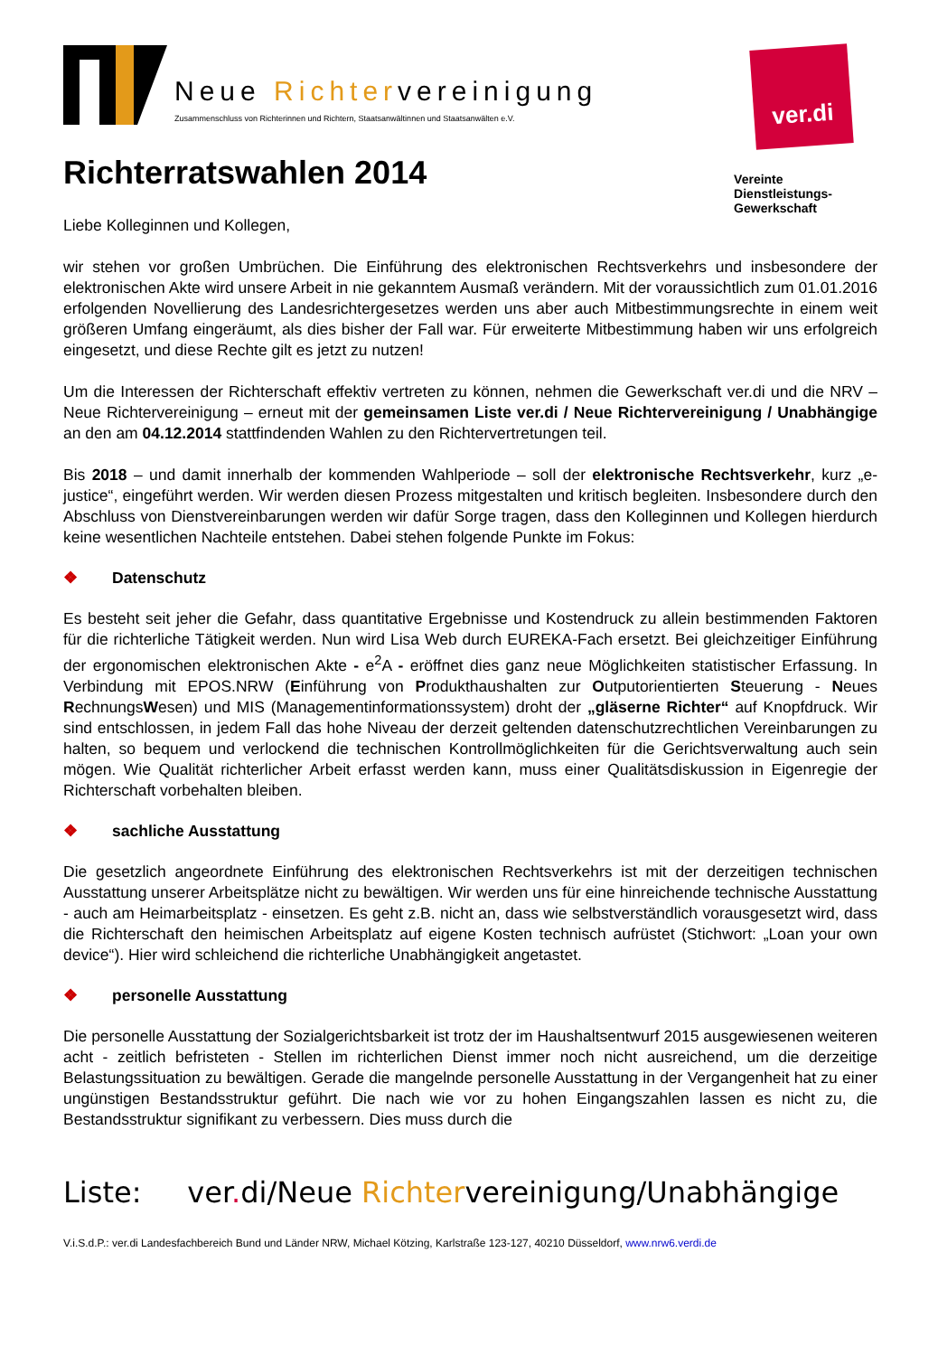Neue Richtervereinigung
Zusammenschluss von Richterinnen und Richtern, Staatsanwältinnen und Staatsanwälten e.V.
ver.di
Richterratswahlen 2014
Vereinte
Dienstleistungs-
Gewerkschaft
Liebe Kolleginnen und Kollegen,
wir stehen vor großen Umbrüchen. Die Einführung des elektronischen Rechtsverkehrs und insbesondere der elektronischen Akte wird unsere Arbeit in nie gekanntem Ausmaß verändern. Mit der voraussichtlich zum 01.01.2016 erfolgenden Novellierung des Landesrichtergesetzes werden uns aber auch Mitbestimmungsrechte in einem weit größeren Umfang eingeräumt, als dies bisher der Fall war. Für erweiterte Mitbestimmung haben wir uns erfolgreich eingesetzt, und diese Rechte gilt es jetzt zu nutzen!
Um die Interessen der Richterschaft effektiv vertreten zu können, nehmen die Gewerkschaft ver.di und die NRV – Neue Richtervereinigung – erneut mit der gemeinsamen Liste ver.di / Neue Richtervereinigung / Unabhängige an den am 04.12.2014 stattfindenden Wahlen zu den Richtervertretungen teil.
Bis 2018 – und damit innerhalb der kommenden Wahlperiode – soll der elektronische Rechtsverkehr, kurz „e-justice“, eingeführt werden. Wir werden diesen Prozess mitgestalten und kritisch begleiten. Insbesondere durch den Abschluss von Dienstvereinbarungen werden wir dafür Sorge tragen, dass den Kolleginnen und Kollegen hierdurch keine wesentlichen Nachteile entstehen. Dabei stehen folgende Punkte im Fokus:
❖ Datenschutz
Es besteht seit jeher die Gefahr, dass quantitative Ergebnisse und Kostendruck zu allein bestimmenden Faktoren für die richterliche Tätigkeit werden. Nun wird Lisa Web durch EUREKA-Fach ersetzt. Bei gleichzeitiger Einführung der ergonomischen elektronischen Akte - e<sup>2</sup>A - eröffnet dies ganz neue Möglichkeiten statistischer Erfassung. In Verbindung mit EPOS.NRW (Einführung von Produkthaushalten zur Outputorientierten Steuerung - Neues RechnungsWesen) und MIS (Managementinformationssystem) droht der „gläserne Richter“ auf Knopfdruck. Wir sind entschlossen, in jedem Fall das hohe Niveau der derzeit geltenden datenschutzrechtlichen Vereinbarungen zu halten, so bequem und verlockend die technischen Kontrollmöglichkeiten für die Gerichtsverwaltung auch sein mögen. Wie Qualität richterlicher Arbeit erfasst werden kann, muss einer Qualitätsdiskussion in Eigenregie der Richterschaft vorbehalten bleiben.
❖ sachliche Ausstattung
Die gesetzlich angeordnete Einführung des elektronischen Rechtsverkehrs ist mit der derzeitigen technischen Ausstattung unserer Arbeitsplätze nicht zu bewältigen. Wir werden uns für eine hinreichende technische Ausstattung - auch am Heimarbeitsplatz - einsetzen. Es geht z.B. nicht an, dass wie selbstverständlich vorausgesetzt wird, dass die Richterschaft den heimischen Arbeitsplatz auf eigene Kosten technisch aufrüstet (Stichwort: „Loan your own device“). Hier wird schleichend die richterliche Unabhängigkeit angetastet.
❖ personelle Ausstattung
Die personelle Ausstattung der Sozialgerichtsbarkeit ist trotz der im Haushaltsentwurf 2015 ausgewiesenen weiteren acht - zeitlich befristeten - Stellen im richterlichen Dienst immer noch nicht ausreichend, um die derzeitige Belastungssituation zu bewältigen. Gerade die mangelnde personelle Ausstattung in der Vergangenheit hat zu einer ungünstigen Bestandsstruktur geführt. Die nach wie vor zu hohen Eingangszahlen lassen es nicht zu, die Bestandsstruktur signifikant zu verbessern. Dies muss durch die
Liste: ver. di/Neue Richtervereinigung/Unabhängige
V.i.S.d.P.: ver.di Landesfachbereich Bund und Länder NRW, Michael Kötzing, Karlstraße 123-127, 40210 Düsseldorf, www.nrw6.verdi.de